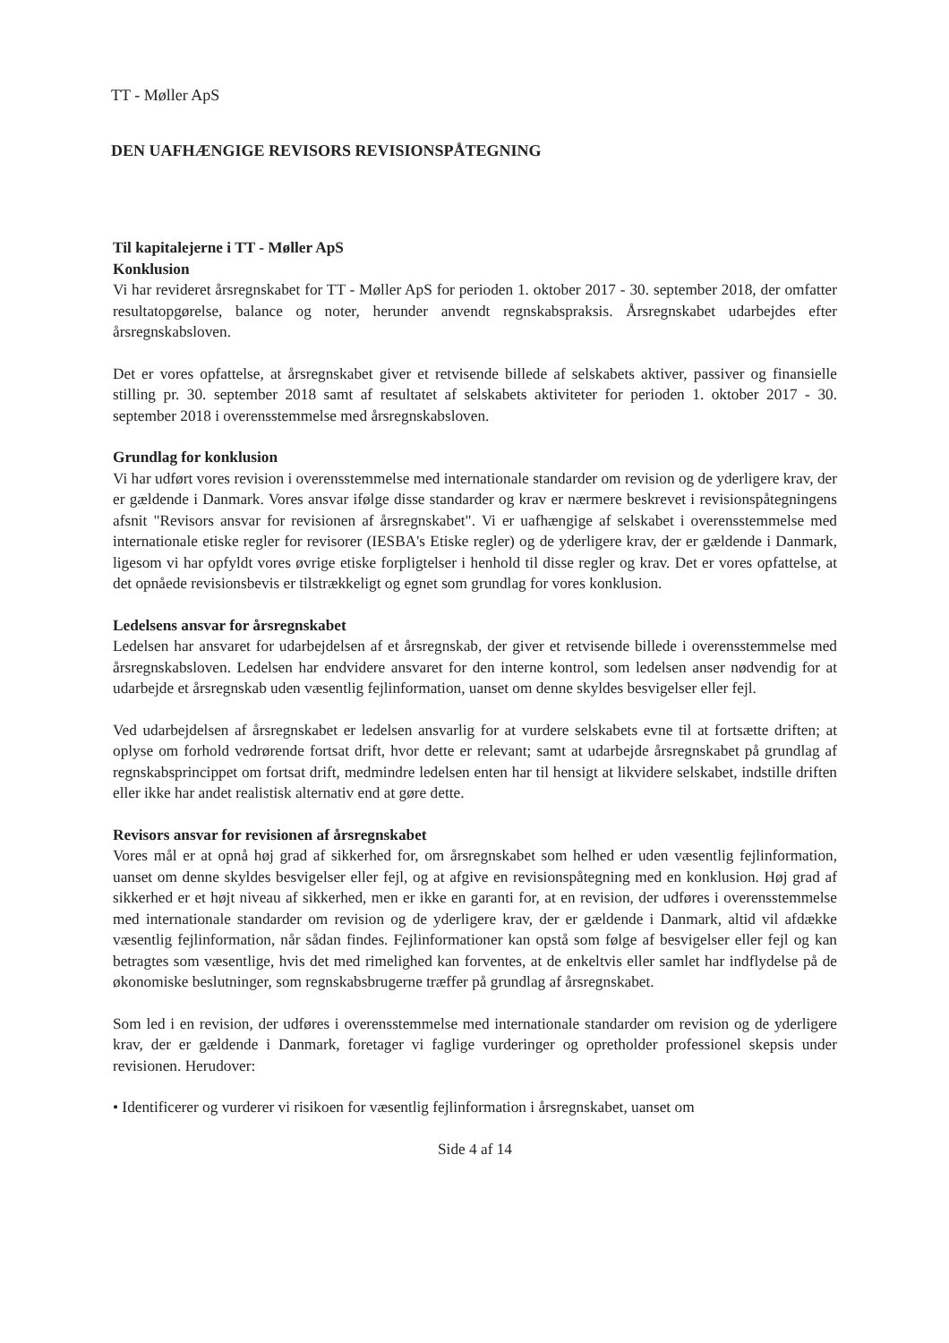TT - Møller ApS
DEN UAFHÆNGIGE REVISORS REVISIONSPÅTEGNING
Til kapitalejerne i TT - Møller ApS
Konklusion
Vi har revideret årsregnskabet for TT - Møller ApS for perioden 1. oktober 2017 - 30. september 2018, der omfatter resultatopgørelse, balance og noter, herunder anvendt regnskabspraksis. Årsregnskabet udarbejdes efter årsregnskabsloven.
Det er vores opfattelse, at årsregnskabet giver et retvisende billede af selskabets aktiver, passiver og finansielle stilling pr. 30. september 2018 samt af resultatet af selskabets aktiviteter for perioden 1. oktober 2017 - 30. september 2018 i overensstemmelse med årsregnskabsloven.
Grundlag for konklusion
Vi har udført vores revision i overensstemmelse med internationale standarder om revision og de yderligere krav, der er gældende i Danmark. Vores ansvar ifølge disse standarder og krav er nærmere beskrevet i revisionspåtegningens afsnit "Revisors ansvar for revisionen af årsregnskabet". Vi er uafhængige af selskabet i overensstemmelse med internationale etiske regler for revisorer (IESBA's Etiske regler) og de yderligere krav, der er gældende i Danmark, ligesom vi har opfyldt vores øvrige etiske forpligtelser i henhold til disse regler og krav. Det er vores opfattelse, at det opnåede revisionsbevis er tilstrækkeligt og egnet som grundlag for vores konklusion.
Ledelsens ansvar for årsregnskabet
Ledelsen har ansvaret for udarbejdelsen af et årsregnskab, der giver et retvisende billede i overensstemmelse med årsregnskabsloven. Ledelsen har endvidere ansvaret for den interne kontrol, som ledelsen anser nødvendig for at udarbejde et årsregnskab uden væsentlig fejlinformation, uanset om denne skyldes besvigelser eller fejl.
Ved udarbejdelsen af årsregnskabet er ledelsen ansvarlig for at vurdere selskabets evne til at fortsætte driften; at oplyse om forhold vedrørende fortsat drift, hvor dette er relevant; samt at udarbejde årsregnskabet på grundlag af regnskabsprincippet om fortsat drift, medmindre ledelsen enten har til hensigt at likvidere selskabet, indstille driften eller ikke har andet realistisk alternativ end at gøre dette.
Revisors ansvar for revisionen af årsregnskabet
Vores mål er at opnå høj grad af sikkerhed for, om årsregnskabet som helhed er uden væsentlig fejlinformation, uanset om denne skyldes besvigelser eller fejl, og at afgive en revisionspåtegning med en konklusion. Høj grad af sikkerhed er et højt niveau af sikkerhed, men er ikke en garanti for, at en revision, der udføres i overensstemmelse med internationale standarder om revision og de yderligere krav, der er gældende i Danmark, altid vil afdække væsentlig fejlinformation, når sådan findes. Fejlinformationer kan opstå som følge af besvigelser eller fejl og kan betragtes som væsentlige, hvis det med rimelighed kan forventes, at de enkeltvis eller samlet har indflydelse på de økonomiske beslutninger, som regnskabsbrugerne træffer på grundlag af årsregnskabet.
Som led i en revision, der udføres i overensstemmelse med internationale standarder om revision og de yderligere krav, der er gældende i Danmark, foretager vi faglige vurderinger og opretholder professionel skepsis under revisionen. Herudover:
• Identificerer og vurderer vi risikoen for væsentlig fejlinformation i årsregnskabet, uanset om
Side 4 af 14